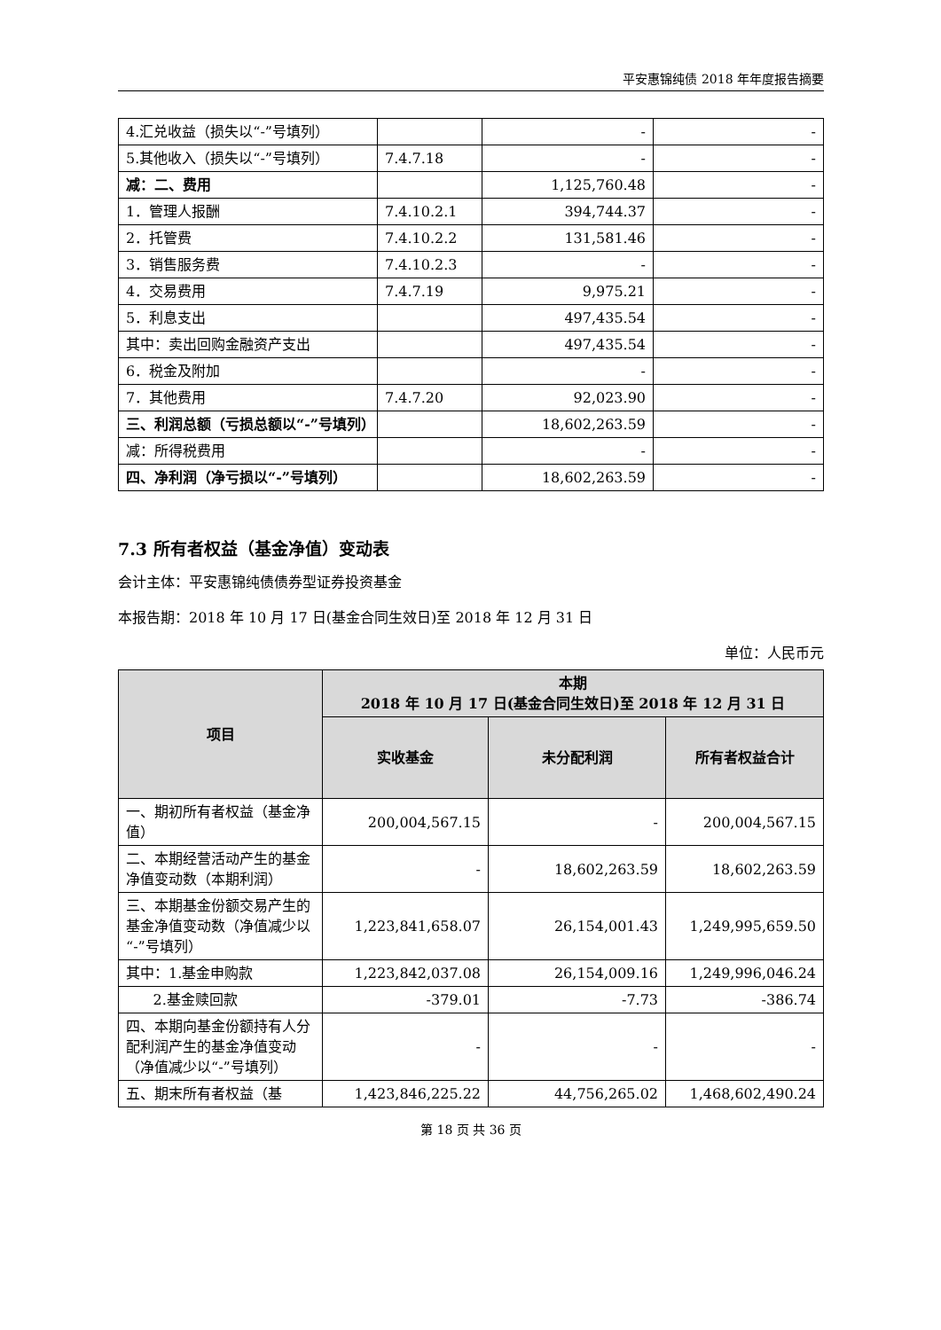平安惠锦纯债 2018 年年度报告摘要
| 4.汇兑收益（损失以“-”号填列） | | - | - |
| 5.其他收入（损失以“-”号填列） | 7.4.7.18 | - | - |
| 减：二、费用 | | 1,125,760.48 | - |
| 1．管理人报酬 | 7.4.10.2.1 | 394,744.37 | - |
| 2．托管费 | 7.4.10.2.2 | 131,581.46 | - |
| 3．销售服务费 | 7.4.10.2.3 | - | - |
| 4．交易费用 | 7.4.7.19 | 9,975.21 | - |
| 5．利息支出 | | 497,435.54 | - |
| 其中：卖出回购金融资产支出 | | 497,435.54 | - |
| 6．税金及附加 | | - | - |
| 7．其他费用 | 7.4.7.20 | 92,023.90 | - |
| 三、利润总额（亏损总额以“-”号填列） | | 18,602,263.59 | - |
| 减：所得税费用 | | - | - |
| 四、净利润（净亏损以“-”号填列） | | 18,602,263.59 | - |
7.3 所有者权益（基金净值）变动表
会计主体：平安惠锦纯债债券型证券投资基金
本报告期：2018 年 10 月 17 日(基金合同生效日)至 2018 年 12 月 31 日
单位：人民币元
| 项目 | 本期 2018 年 10 月 17 日(基金合同生效日)至 2018 年 12 月 31 日 | | |
| --- | --- | --- | --- |
| | 实收基金 | 未分配利润 | 所有者权益合计 |
| 一、期初所有者权益（基金净值） | 200,004,567.15 | - | 200,004,567.15 |
| 二、本期经营活动产生的基金净值变动数（本期利润） | - | 18,602,263.59 | 18,602,263.59 |
| 三、本期基金份额交易产生的基金净值变动数（净值减少以“-”号填列） | 1,223,841,658.07 | 26,154,001.43 | 1,249,995,659.50 |
| 其中：1.基金申购款 | 1,223,842,037.08 | 26,154,009.16 | 1,249,996,046.24 |
| 2.基金赎回款 | -379.01 | -7.73 | -386.74 |
| 四、本期向基金份额持有人分配利润产生的基金净值变动（净值减少以“-”号填列） | - | - | - |
| 五、期末所有者权益（基 | 1,423,846,225.22 | 44,756,265.02 | 1,468,602,490.24 |
第 18 页 共 36 页